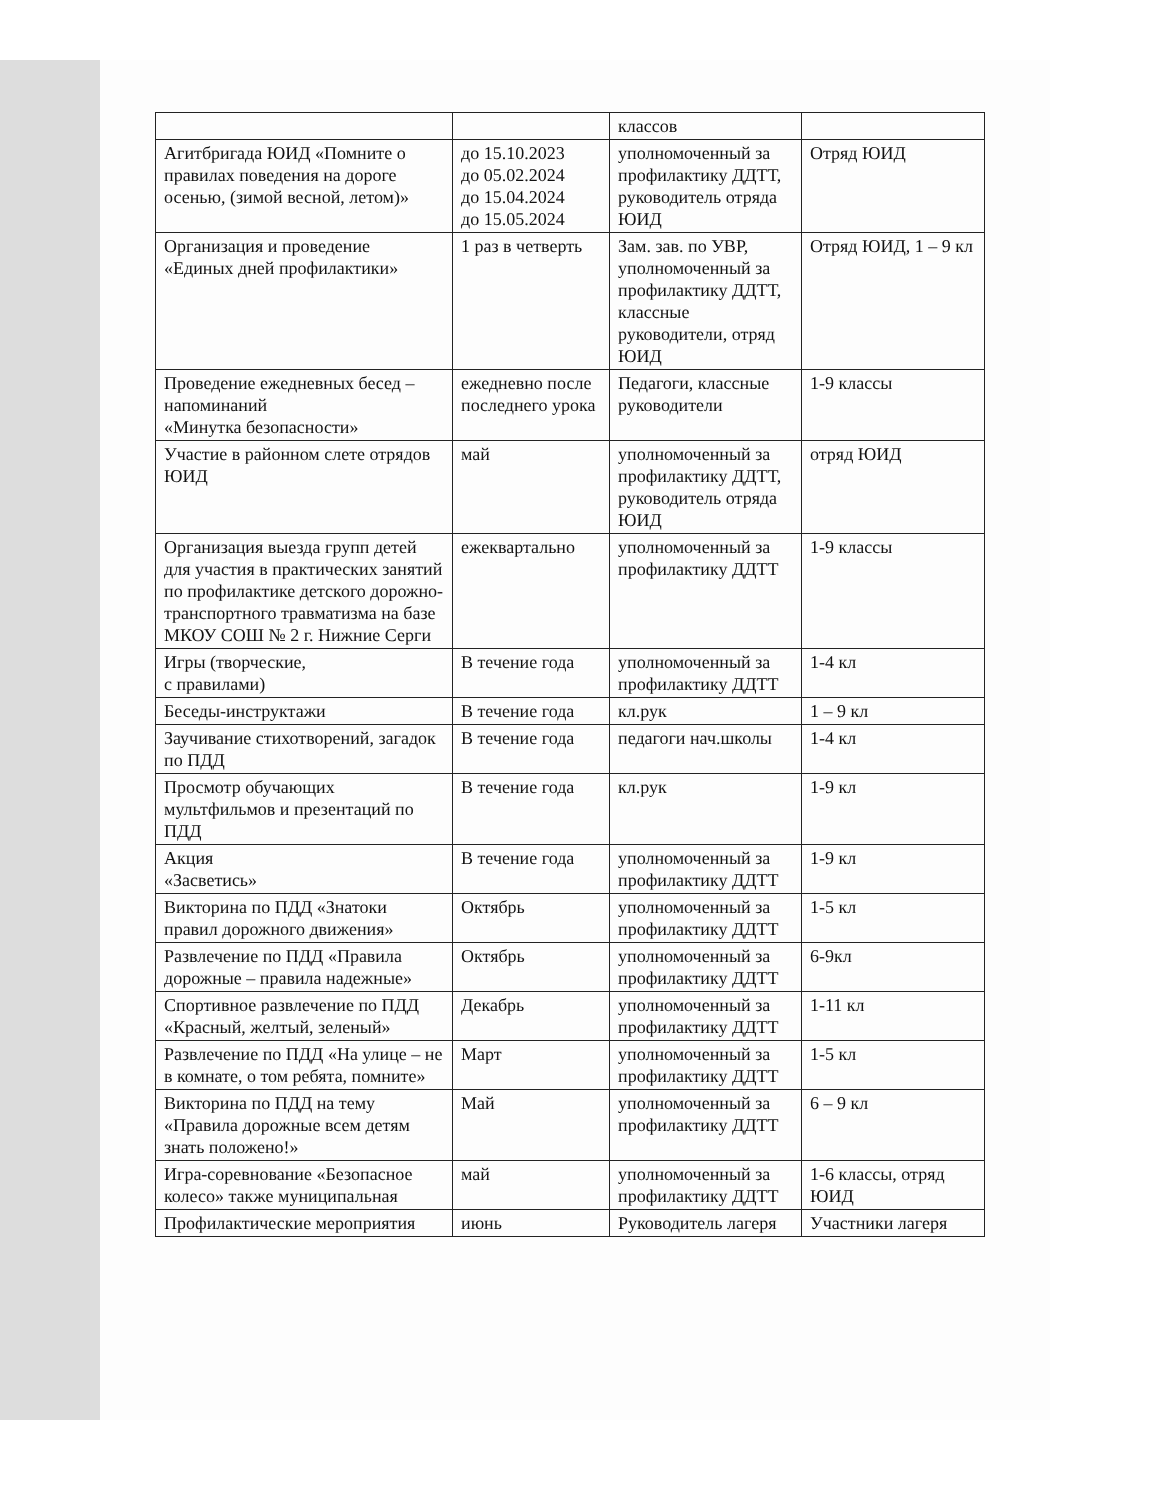| | | классов | |
| Агитбригада ЮИД «Помните о правилах поведения на дороге осенью, (зимой весной, летом)» | до 15.10.2023 до 05.02.2024 до 15.04.2024 до 15.05.2024 | уполномоченный за профилактику ДДТТ, руководитель отряда ЮИД | Отряд ЮИД |
| Организация и проведение «Единых дней профилактики» | 1 раз в четверть | Зам. зав. по УВР, уполномоченный за профилактику ДДТТ, классные руководители, отряд ЮИД | Отряд ЮИД, 1 – 9 кл |
| Проведение ежедневных бесед – напоминаний «Минутка безопасности» | ежедневно после последнего урока | Педагоги, классные руководители | 1-9 классы |
| Участие в районном слете отрядов ЮИД | май | уполномоченный за профилактику ДДТТ, руководитель отряда ЮИД | отряд ЮИД |
| Организация выезда групп детей для участия в практических занятий по профилактике детского дорожно-транспортного травматизма на базе МКОУ СОШ № 2 г. Нижние Серги | ежеквартально | уполномоченный за профилактику ДДТТ | 1-9 классы |
| Игры (творческие, с правилами) | В течение года | уполномоченный за профилактику ДДТТ | 1-4 кл |
| Беседы-инструктажи | В течение года | кл.рук | 1 – 9 кл |
| Заучивание стихотворений, загадок по ПДД | В течение года | педагоги нач.школы | 1-4 кл |
| Просмотр обучающих мультфильмов и презентаций по ПДД | В течение года | кл.рук | 1-9 кл |
| Акция «Засветись» | В течение года | уполномоченный за профилактику ДДТТ | 1-9 кл |
| Викторина по ПДД «Знатоки правил дорожного движения» | Октябрь | уполномоченный за профилактику ДДТТ | 1-5 кл |
| Развлечение по ПДД «Правила дорожные – правила надежные» | Октябрь | уполномоченный за профилактику ДДТТ | 6-9кл |
| Спортивное развлечение по ПДД «Красный, желтый, зеленый» | Декабрь | уполномоченный за профилактику ДДТТ | 1-11 кл |
| Развлечение по ПДД «На улице – не в комнате, о том ребята, помните» | Март | уполномоченный за профилактику ДДТТ | 1-5 кл |
| Викторина по ПДД на тему «Правила дорожные всем детям знать положено!» | Май | уполномоченный за профилактику ДДТТ | 6 – 9 кл |
| Игра-соревнование «Безопасное колесо» также муниципальная | май | уполномоченный за профилактику ДДТТ | 1-6 классы, отряд ЮИД |
| Профилактические мероприятия | июнь | Руководитель лагеря | Участники лагеря |